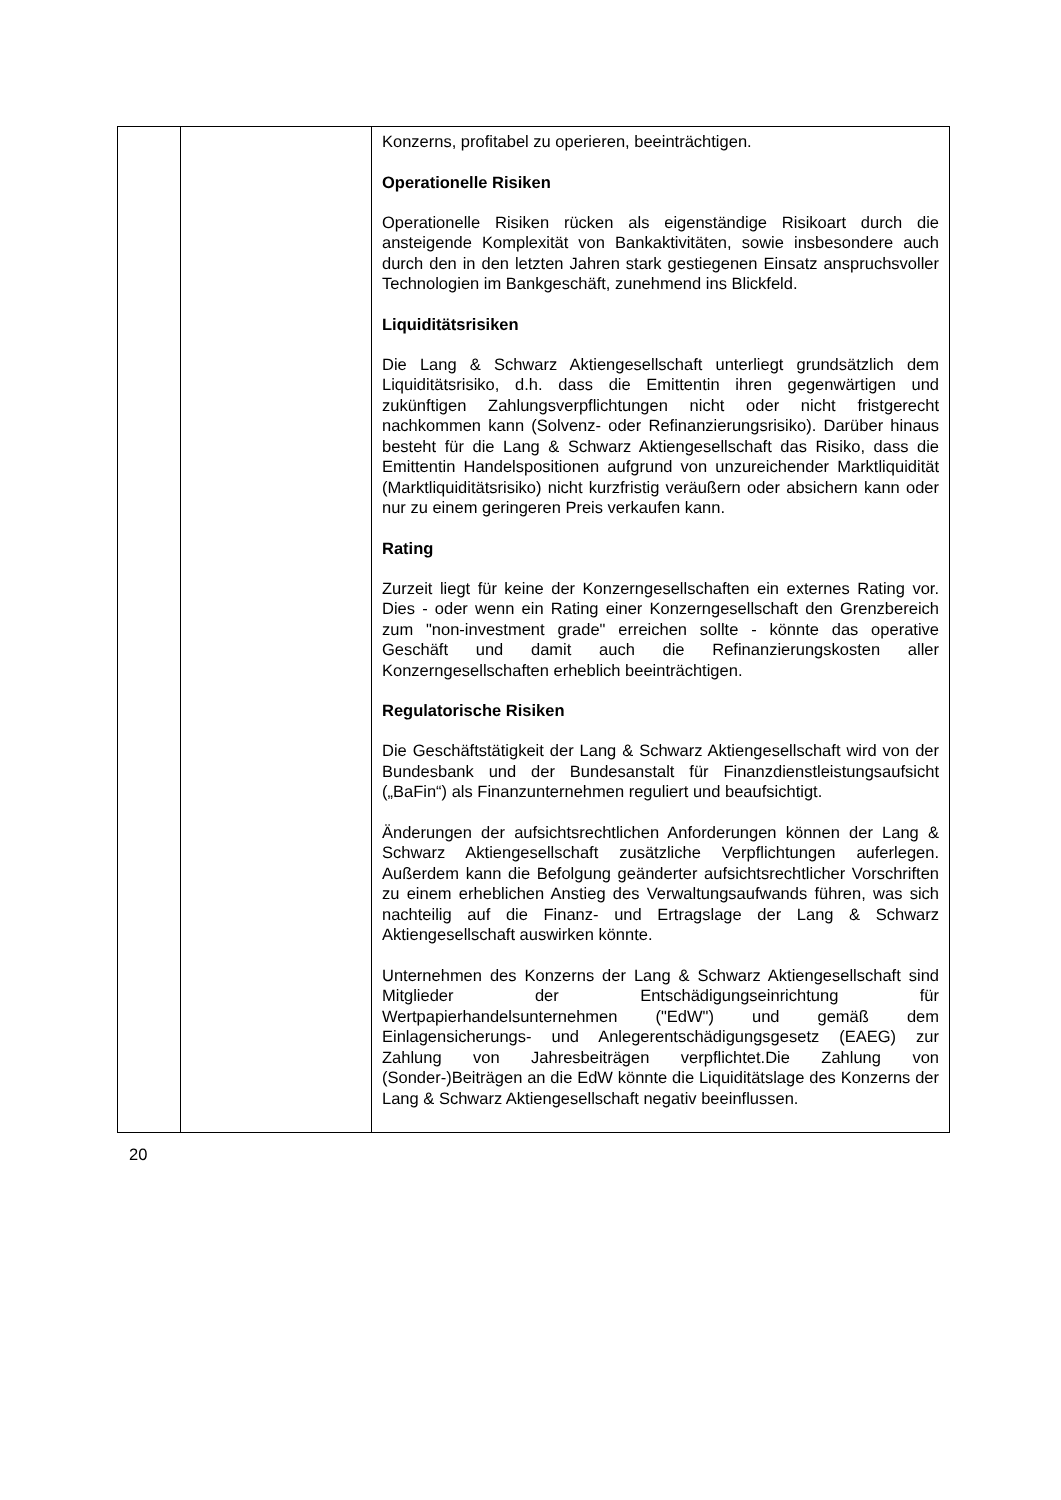| | | Konzerns, profitabel zu operieren, beeinträchtigen. Operationelle Risiken Operationelle Risiken rücken als eigenständige Risikoart durch die ansteigende Komplexität von Bankaktivitäten, sowie insbesondere auch durch den in den letzten Jahren stark gestiegenen Einsatz anspruchsvoller Technologien im Bankgeschäft, zunehmend ins Blickfeld. Liquiditätsrisiken Die Lang & Schwarz Aktiengesellschaft unterliegt grundsätzlich dem Liquiditätsrisiko, d.h. dass die Emittentin ihren gegenwärtigen und zukünftigen Zahlungsverpflichtungen nicht oder nicht fristgerecht nachkommen kann (Solvenz- oder Refinanzierungsrisiko). Darüber hinaus besteht für die Lang & Schwarz Aktiengesellschaft das Risiko, dass die Emittentin Handelspositionen aufgrund von unzureichender Marktliquidität (Marktliquiditätsrisiko) nicht kurzfristig veräußern oder absichern kann oder nur zu einem geringeren Preis verkaufen kann. Rating Zurzeit liegt für keine der Konzerngesellschaften ein externes Rating vor. Dies - oder wenn ein Rating einer Konzerngesellschaft den Grenzbereich zum "non-investment grade" erreichen sollte - könnte das operative Geschäft und damit auch die Refinanzierungskosten aller Konzerngesellschaften erheblich beeinträchtigen. Regulatorische Risiken Die Geschäftstätigkeit der Lang & Schwarz Aktiengesellschaft wird von der Bundesbank und der Bundesanstalt für Finanzdienstleistungsaufsicht („BaFin“) als Finanzunternehmen reguliert und beaufsichtigt. Änderungen der aufsichtsrechtlichen Anforderungen können der Lang & Schwarz Aktiengesellschaft zusätzliche Verpflichtungen auferlegen. Außerdem kann die Befolgung geänderter aufsichtsrechtlicher Vorschriften zu einem erheblichen Anstieg des Verwaltungsaufwands führen, was sich nachteilig auf die Finanz- und Ertragslage der Lang & Schwarz Aktiengesellschaft auswirken könnte. Unternehmen des Konzerns der Lang & Schwarz Aktiengesellschaft sind Mitglieder der Entschädigungseinrichtung für Wertpapierhandelsunternehmen ("EdW") und gemäß dem Einlagensicherungs- und Anlegerentschädigungsgesetz (EAEG) zur Zahlung von Jahresbeiträgen verpflichtet.Die Zahlung von (Sonder-)Beiträgen an die EdW könnte die Liquiditätslage des Konzerns der Lang & Schwarz Aktiengesellschaft negativ beeinflussen. |
20